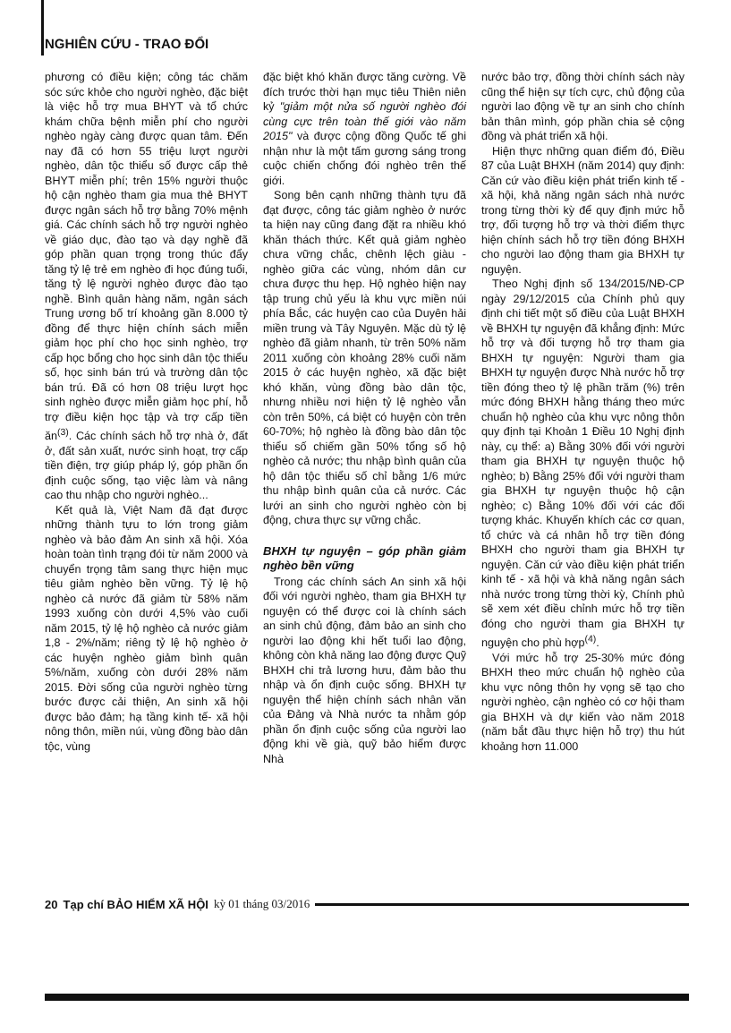NGHIÊN CỨU - TRAO ĐỔI
phương có điều kiện; công tác chăm sóc sức khỏe cho người nghèo, đặc biệt là việc hỗ trợ mua BHYT và tổ chức khám chữa bệnh miễn phí cho người nghèo ngày càng được quan tâm. Đến nay đã có hơn 55 triệu lượt người nghèo, dân tộc thiểu số được cấp thẻ BHYT miễn phí; trên 15% người thuộc hộ cận nghèo tham gia mua thẻ BHYT được ngân sách hỗ trợ bằng 70% mệnh giá. Các chính sách hỗ trợ người nghèo về giáo dục, đào tạo và dạy nghề đã góp phần quan trọng trong thúc đẩy tăng tỷ lệ trẻ em nghèo đi học đúng tuổi, tăng tỷ lệ người nghèo được đào tạo nghề. Bình quân hàng năm, ngân sách Trung ương bố trí khoảng gần 8.000 tỷ đồng để thực hiện chính sách miễn giảm học phí cho học sinh nghèo, trợ cấp học bổng cho học sinh dân tộc thiểu số, học sinh bán trú và trường dân tộc bán trú. Đã có hơn 08 triệu lượt học sinh nghèo được miễn giảm học phí, hỗ trợ điều kiện học tập và trợ cấp tiền ăn<sup>(3)</sup>. Các chính sách hỗ trợ nhà ở, đất ở, đất sản xuất, nước sinh hoạt, trợ cấp tiền điện, trợ giúp pháp lý, góp phần ổn định cuộc sống, tạo việc làm và nâng cao thu nhập cho người nghèo...
Kết quả là, Việt Nam đã đạt được những thành tựu to lớn trong giảm nghèo và bảo đảm An sinh xã hội. Xóa hoàn toàn tình trạng đói từ năm 2000 và chuyển trọng tâm sang thực hiện mục tiêu giảm nghèo bền vững. Tỷ lệ hộ nghèo cả nước đã giảm từ 58% năm 1993 xuống còn dưới 4,5% vào cuối năm 2015, tỷ lệ hộ nghèo cả nước giảm 1,8 - 2%/năm; riêng tỷ lệ hộ nghèo ở các huyện nghèo giảm bình quân 5%/năm, xuống còn dưới 28% năm 2015. Đời sống của người nghèo từng bước được cải thiện, An sinh xã hội được bảo đảm; hạ tầng kinh tế- xã hội nông thôn, miền núi, vùng đồng bào dân tộc, vùng
đặc biệt khó khăn được tăng cường. Về đích trước thời hạn mục tiêu Thiên niên kỷ "giảm một nửa số người nghèo đói cùng cực trên toàn thế giới vào năm 2015" và được cộng đồng Quốc tế ghi nhận như là một tấm gương sáng trong cuộc chiến chống đói nghèo trên thế giới.
Song bên cạnh những thành tựu đã đạt được, công tác giảm nghèo ở nước ta hiện nay cũng đang đặt ra nhiều khó khăn thách thức. Kết quả giảm nghèo chưa vững chắc, chênh lệch giàu - nghèo giữa các vùng, nhóm dân cư chưa được thu hẹp. Hộ nghèo hiện nay tập trung chủ yếu là khu vực miền núi phía Bắc, các huyện cao của Duyên hải miền trung và Tây Nguyên. Mặc dù tỷ lệ nghèo đã giảm nhanh, từ trên 50% năm 2011 xuống còn khoảng 28% cuối năm 2015 ở các huyện nghèo, xã đặc biệt khó khăn, vùng đồng bào dân tộc, nhưng nhiều nơi hiện tỷ lệ nghèo vẫn còn trên 50%, cá biệt có huyện còn trên 60-70%; hộ nghèo là đồng bào dân tộc thiểu số chiếm gần 50% tổng số hộ nghèo cả nước; thu nhập bình quân của hộ dân tộc thiểu số chỉ bằng 1/6 mức thu nhập bình quân của cả nước. Các lưới an sinh cho người nghèo còn bị động, chưa thực sự vững chắc.
BHXH tự nguyện – góp phần giảm nghèo bền vững
Trong các chính sách An sinh xã hội đối với người nghèo, tham gia BHXH tự nguyện có thể được coi là chính sách an sinh chủ động, đảm bảo an sinh cho người lao động khi hết tuổi lao động, không còn khả năng lao động được Quỹ BHXH chi trả lương hưu, đảm bảo thu nhập và ổn định cuộc sống. BHXH tự nguyện thể hiện chính sách nhân văn của Đảng và Nhà nước ta nhằm góp phần ổn định cuộc sống của người lao động khi về già, quỹ bảo hiểm được Nhà
nước bảo trợ, đồng thời chính sách này cũng thể hiện sự tích cực, chủ động của người lao động về tự an sinh cho chính bản thân mình, góp phần chia sẻ cộng đồng và phát triển xã hội.
Hiện thực những quan điểm đó, Điều 87 của Luật BHXH (năm 2014) quy định: Căn cứ vào điều kiện phát triển kinh tế - xã hội, khả năng ngân sách nhà nước trong từng thời kỳ để quy định mức hỗ trợ, đối tượng hỗ trợ và thời điểm thực hiện chính sách hỗ trợ tiền đóng BHXH cho người lao động tham gia BHXH tự nguyện.
Theo Nghị định số 134/2015/NĐ-CP ngày 29/12/2015 của Chính phủ quy định chi tiết một số điều của Luật BHXH về BHXH tự nguyện đã khẳng định: Mức hỗ trợ và đối tượng hỗ trợ tham gia BHXH tự nguyện: Người tham gia BHXH tự nguyện được Nhà nước hỗ trợ tiền đóng theo tỷ lệ phần trăm (%) trên mức đóng BHXH hằng tháng theo mức chuẩn hộ nghèo của khu vực nông thôn quy định tại Khoản 1 Điều 10 Nghị định này, cụ thể: a) Bằng 30% đối với người tham gia BHXH tự nguyện thuộc hộ nghèo; b) Bằng 25% đối với người tham gia BHXH tự nguyện thuộc hộ cận nghèo; c) Bằng 10% đối với các đối tượng khác. Khuyến khích các cơ quan, tổ chức và cá nhân hỗ trợ tiền đóng BHXH cho người tham gia BHXH tự nguyện. Căn cứ vào điều kiện phát triển kinh tế - xã hội và khả năng ngân sách nhà nước trong từng thời kỳ, Chính phủ sẽ xem xét điều chỉnh mức hỗ trợ tiền đóng cho người tham gia BHXH tự nguyện cho phù hợp<sup>(4)</sup>.
Với mức hỗ trợ 25-30% mức đóng BHXH theo mức chuẩn hộ nghèo của khu vực nông thôn hy vọng sẽ tạo cho người nghèo, cận nghèo có cơ hội tham gia BHXH và dự kiến vào năm 2018 (năm bắt đầu thực hiện hỗ trợ) thu hút khoảng hơn 11.000
20 Tạp chí BẢO HIỂM XÃ HỘI kỳ 01 tháng 03/2016